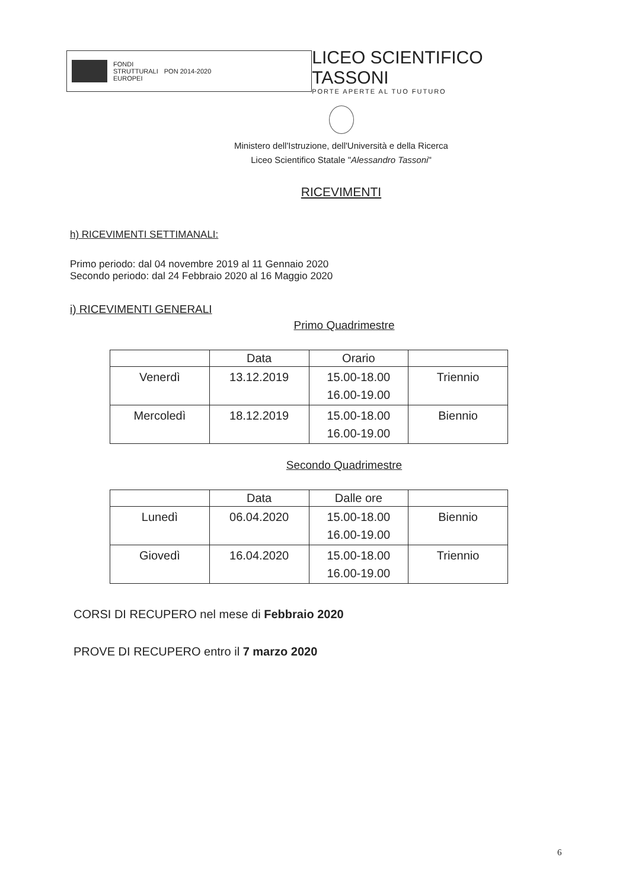FONDI
STRUTTURALI
EUROPEI
PON 2014-2020
LICEO SCIENTIFICO TASSONI
PORTE APERTE AL TUO FUTURO
Ministero dell'Istruzione, dell'Università e della Ricerca
Liceo Scientifico Statale "Alessandro Tassoni"
RICEVIMENTI
h) RICEVIMENTI SETTIMANALI:
Primo periodo: dal 04 novembre 2019 al 11 Gennaio 2020
Secondo periodo: dal 24 Febbraio 2020 al 16 Maggio 2020
i) RICEVIMENTI GENERALI
Primo Quadrimestre
| | Data | Orario | |
| --- | --- | --- | --- |
| Venerdì | 13.12.2019 | 15.00-18.00 16.00-19.00 | Triennio |
| Mercoledì | 18.12.2019 | 15.00-18.00 16.00-19.00 | Biennio |
Secondo Quadrimestre
| | Data | Dalle ore | |
| --- | --- | --- | --- |
| Lunedì | 06.04.2020 | 15.00-18.00 16.00-19.00 | Biennio |
| Giovedì | 16.04.2020 | 15.00-18.00 16.00-19.00 | Triennio |
CORSI DI RECUPERO nel mese di Febbraio 2020
PROVE DI RECUPERO entro il 7 marzo 2020
6